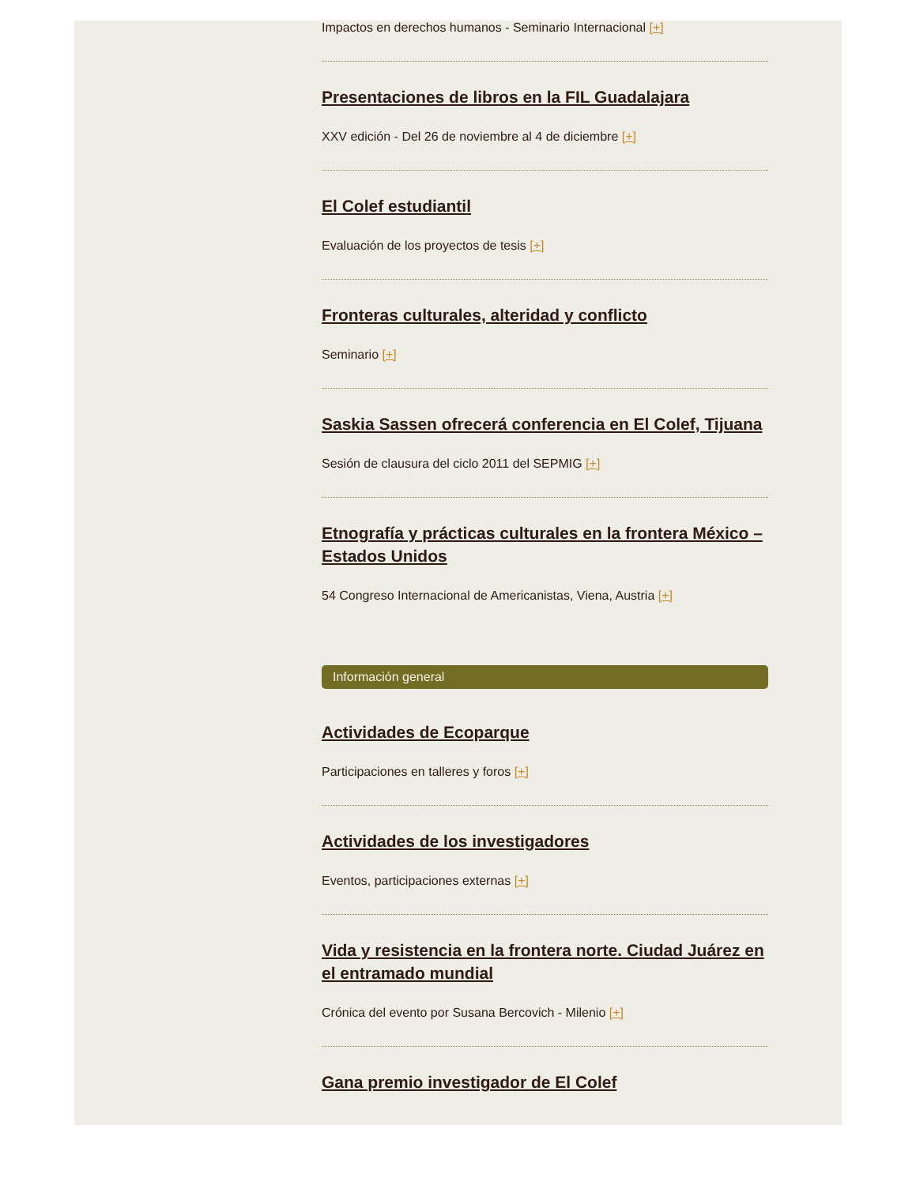Impactos en derechos humanos - Seminario Internacional [+]
Presentaciones de libros en la FIL Guadalajara
XXV edición - Del 26 de noviembre al 4 de diciembre [+]
El Colef estudiantil
Evaluación de los proyectos de tesis [+]
Fronteras culturales, alteridad y conflicto
Seminario [+]
Saskia Sassen ofrecerá conferencia en El Colef, Tijuana
Sesión de clausura del ciclo 2011 del SEPMIG [+]
Etnografía y prácticas culturales en la frontera México – Estados Unidos
54 Congreso Internacional de Americanistas, Viena, Austria [+]
Información general
Actividades de Ecoparque
Participaciones en talleres y foros [+]
Actividades de los investigadores
Eventos, participaciones externas [+]
Vida y resistencia en la frontera norte. Ciudad Juárez en el entramado mundial
Crónica del evento por Susana Bercovich - Milenio [+]
Gana premio investigador de El Colef